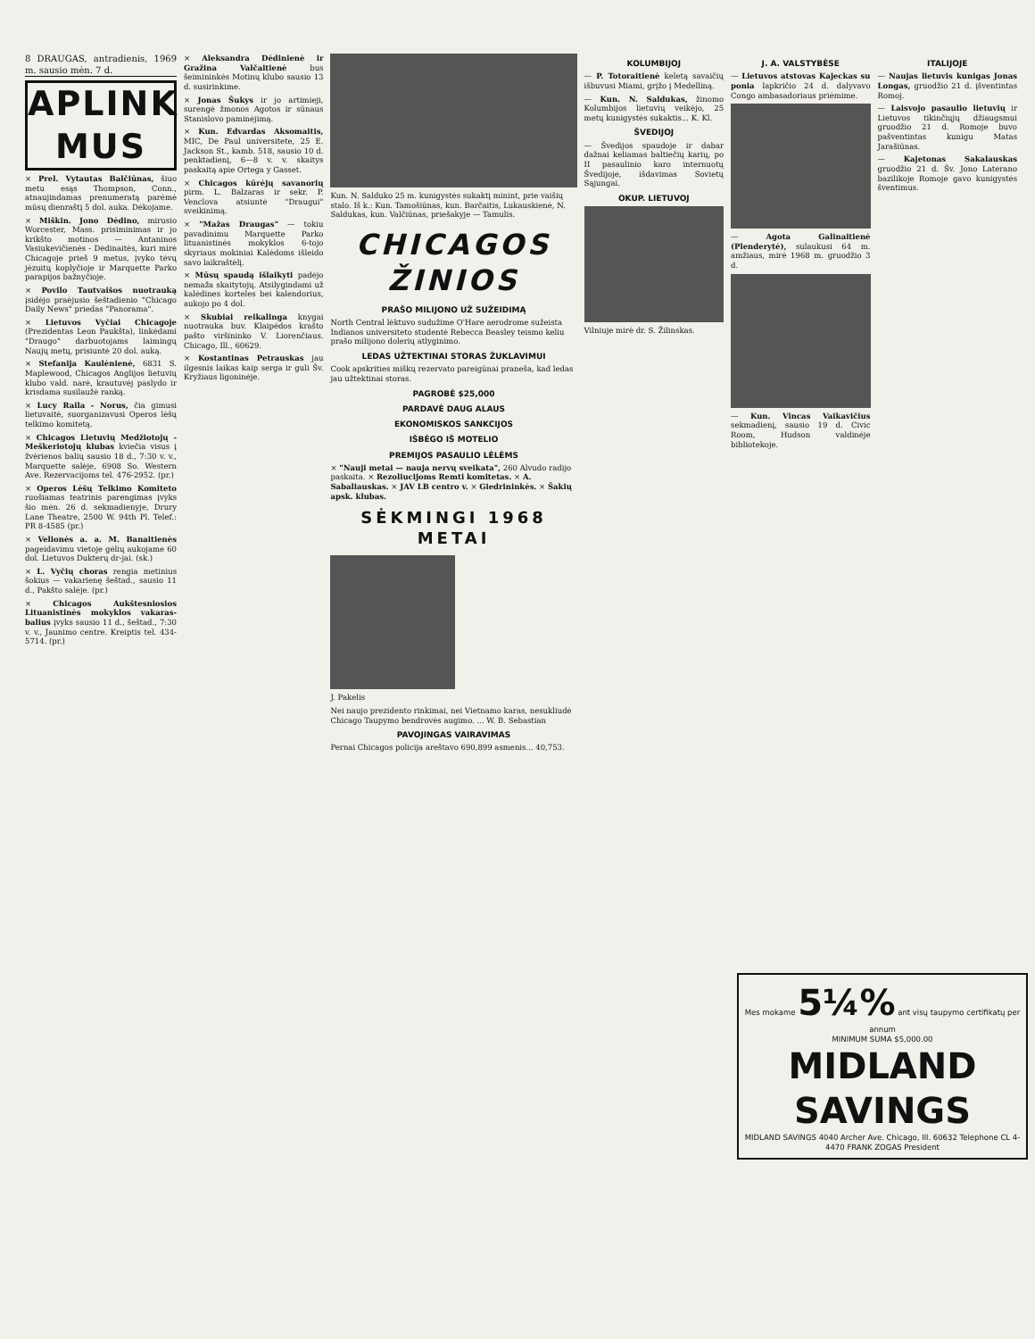8 DRAUGAS, antradienis, 1969 m. sausio mėn. 7 d.
APLINK MUS
× Prel. Vytautas Balčiūnas, šiuo metu esąs Thompson, Conn., atnaujindamas prenumeratą parėmė mūsų dienraštį 5 dol. auka. Dėkojame.
× Miškin. Jono Dėdino, mirusio Worcester, Mass. prisiminimas ir jo krikšto motinos — Antaninos Vasiukevičienės - Dėdinaitės, kuri mirė Chicagoje prieš 9 metus, įvyko tėvų jėzuitų koplyčioje ir Marquette Parko parapijos bažnyčioje.
× Povilo Tautvaišos nuotrauką įsidėjo praėjusio šeštadienio "Chicago Daily News" priedas "Panorama".
× Lietuvos Vyčiai Chicagoje (Prezidentas Leon Paukšta), linkėdami "Draugo" darbuotojams laimingų Naujų metų, prisiuntė 20 dol. auką.
× Stefanija Kaulėnienė, 6831 S. Maplewood, Chicagos Anglijos lietuvių klubo vald. narė, krautuvėj paslydo ir krisdama susilaužė ranką.
× Lucy Raila - Norus, čia gimusi lietuvaitė, suorganizavusi Operos lėšų telkimo komitetą.
× Chicagos Lietuvių Medžiotojų - Meškeriotojų klubas kviečia visus į žvėrienos balių sausio 18 d., 7:30 v. v., Marquette salėje, 6908 So. Western Ave. Rezervacijoms tel. 476-2952. (pr.)
× Operos Lėšų Telkimo Komiteto ruošiamas teatrinis parengimas įvyks šio mėn. 26 d. sekmadienyje, Drury Lane Theatre, 2500 W. 94th Pl. Telef.: PR 8-4585 (pr.)
× Velionės a. a. M. Banaitienės pageidavimu vietoje gėlių aukojame 60 dol. Lietuvos Dukterų dr-jai. (sk.)
× L. Vyčių choras rengia metinius šokius — vakarienę šeštad., sausio 11 d., Pakšto salėje. (pr.)
× Chicagos Aukštesniosios Lituanistinės mokyklos vakaras-balius įvyks sausio 11 d., šeštad., 7:30 v. v., Jaunimo centre. Kreiptis tel. 434-5714. (pr.)
× Aleksandra Dėdinienė ir Gražina Valčaitienė bus šeimininkės Motinų klubo sausio 13 d. susirinkime.
× Jonas Šukys ir jo artimieji, surengė žmonos Agotos ir sūnaus Stanislovo paminėjimą.
× Kun. Edvardas Aksomaitis, MIC, De Paul universitete, 25 E. Jackson St., kamb. 518, sausio 10 d. penktadienį, 6—8 v. v. skaitys paskaitą apie Ortega y Gasset.
× Chicagos kūrėjų savanorių pirm. L. Balzaras ir sekr. P. Venclova atsiuntė "Draugui" sveikinimą.
× "Mažas Draugas" — tokiu pavadinimu Marquette Parko lituanistinės mokyklos 6-tojo skyriaus mokiniai Kalėdoms išleido savo laikraštėlį.
× Mūsų spaudą išlaikyti padėjo nemaža skaitytojų. Atsilygindami už kalėdines korteles bei kalendorius, aukojo po 4 dol.
× Skubiai reikalinga knygai nuotrauka buv. Klaipėdos krašto pašto viršininko V. Liorenčiaus. Chicago, Ill., 60629.
× Kostantinas Petrauskas jau ilgesnis laikas kaip serga ir guli Šv. Kryžiaus ligoninėje.
Kun. N. Salduko 25 m. kunigystės sukaktį minint, prie vaišių stalo. Iš k.: Kun. Tamošiūnas, kun. Barčaitis, Lukauskienė, N. Saldukas, kun. Valčiūnas, priešakyje — Tamulis.
CHICAGOS ŽINIOS
PRAŠO MILIJONO UŽ SUŽEIDIMĄ
North Central lėktuvo sudužime O'Hare aerodrome sužeista Indianos universiteto studentė Rebecca Beasley teismo keliu prašo milijono dolerių atlyginimo.
LEDAS UŽTEKTINAI STORAS ŽUKLAVIMUI
Cook apskrities miškų rezervato pareigūnai praneša, kad ledas jau užtektinai storas.
PAGROBĖ $25,000
PARDAVĖ DAUG ALAUS
EKONOMISKOS SANKCIJOS
IŠBĖGO IŠ MOTELIO
PREMIJOS PASAULIO LĖLĖMS
× "Nauji metai — nauja nervų sveikata", 260 Alvudo radijo paskaita. × Rezoliucijoms Remti komitetas. × A. Sabaliauskas. × JAV LB centro v. × Giedrininkės. × Šakių apsk. klubas.
SĖKMINGI 1968 METAI
J. Pakelis
Nei naujo prezidento rinkimai, nei Vietnamo karas, nesukliudė Chicago Taupymo bendrovės augimo. ... W. B. Sebastian
PAVOJINGAS VAIRAVIMAS
Pernai Chicagos policija areštavo 690,899 asmenis... 40,753.
KOLUMBIJOJ
— P. Totoraitienė keletą savaičių išbuvusi Miami, grįžo į Medelliną.
— Kun. N. Saldukas, žinomo Kolumbijos lietuvių veikėjo, 25 metų kunigystės sukaktis... K. Kl.
ŠVEDIJOJ
— Švedijos spaudoje ir dabar dažnai keliamas baltiečių karių, po II pasaulinio karo internuotų Švedijoje, išdavimas Sovietų Sąjungai.
OKUP. LIETUVOJ
Vilniuje mirė dr. S. Žilinskas.
J. A. VALSTYBĖSE
— Lietuvos atstovas Kajeckas su ponia lapkričio 24 d. dalyvavo Congo ambasadoriaus priėmime.
— Agota Galinaitienė (Plenderytė), sulaukusi 64 m. amžiaus, mirė 1968 m. gruodžio 3 d.
— Kun. Vincas Vaikavičius sekmadienį, sausio 19 d. Civic Room, Hudson valdinėje bibliotekoje.
ITALIJOJE
— Naujas lietuvis kunigas Jonas Longas, gruodžio 21 d. įšventintas Romoj.
— Laisvojo pasaulio lietuvių ir Lietuvos tikinčiųjų džiaugsmui gruodžio 21 d. Romoje buvo pašventintas kunigu Matas Jarašiūnas.
— Kajetonas Sakalauskas gruodžio 21 d. Šv. Jono Laterano bazilikoje Romoje gavo kunigystės šventimus.
Mes mokame 5¼% ant visų taupymo certifikatų per annum
MINIMUM SUMA $5,000.00
MIDLAND SAVINGS
MIDLAND SAVINGS 4040 Archer Ave. Chicago, Ill. 60632 Telephone CL 4-4470 FRANK ZOGAS President